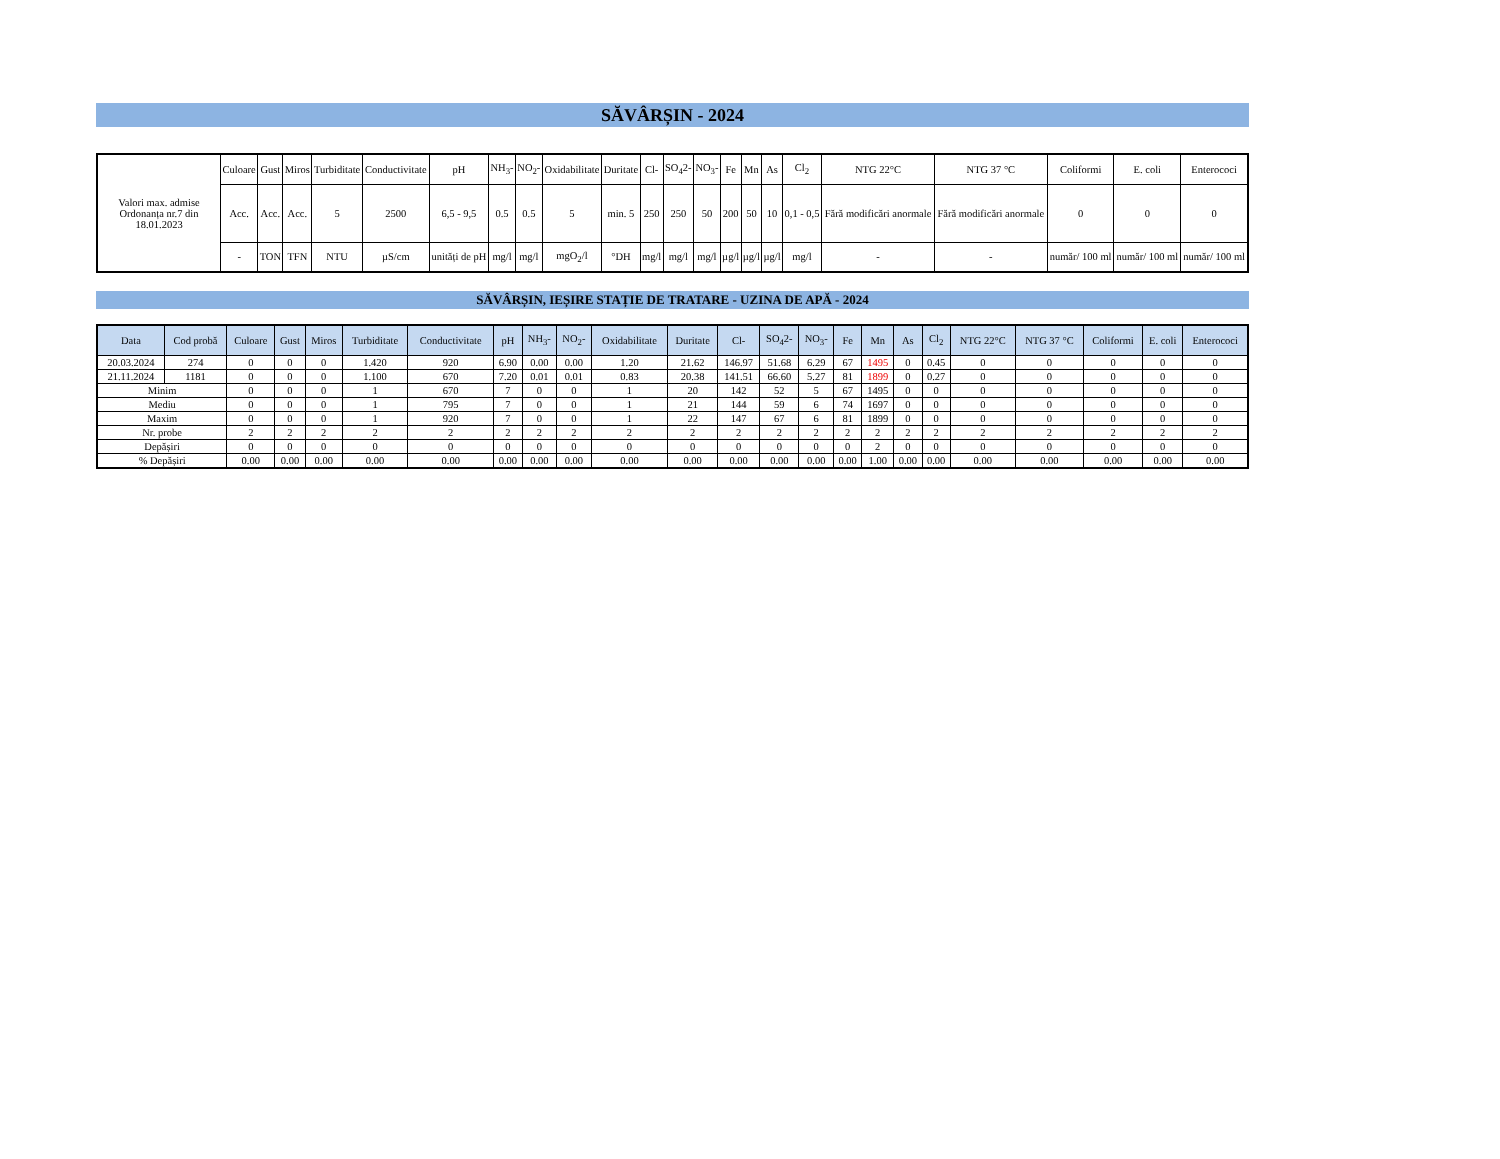SĂVÂRȘIN - 2024
| Valori max. admise Ordonanța nr.7 din 18.01.2023 | Culoare | Gust | Miros | Turbiditate | Conductivitate | pH | NH<sub>3</sub>- | NO<sub>2</sub>- | Oxidabilitate | Duritate | Cl- | SO<sub>4</sub>2- | NO<sub>3</sub>- | Fe | Mn | As | Cl<sub>2</sub> | NTG 22°C | NTG 37 °C | Coliformi | E. coli | Enterococi |
| | Acc. | Acc. | Acc. | 5 | 2500 | 6,5 - 9,5 | 0.5 | 0.5 | 5 | min. 5 | 250 | 250 | 50 | 200 | 50 | 10 | 0,1 - 0,5 | Fără modificări anormale | Fără modificări anormale | 0 | 0 | 0 |
| | - | TON | TFN | NTU | µS/cm | unități de pH | mg/l | mg/l | mgO<sub>2</sub>/l | °DH | mg/l | mg/l | mg/l | µg/l | µg/l | µg/l | mg/l | - | - | număr/ 100 ml | număr/ 100 ml | număr/ 100 ml |
SĂVÂRȘIN, IEȘIRE STAȚIE DE TRATARE - UZINA DE APĂ - 2024
| Data | Cod probă | Culoare | Gust | Miros | Turbiditate | Conductivitate | pH | NH<sub>3</sub>- | NO<sub>2</sub>- | Oxidabilitate | Duritate | Cl- | SO<sub>4</sub>2- | NO<sub>3</sub>- | Fe | Mn | As | Cl<sub>2</sub> | NTG 22°C | NTG 37 °C | Coliformi | E. coli | Enterococi |
| --- | --- | --- | --- | --- | --- | --- | --- | --- | --- | --- | --- | --- | --- | --- | --- | --- | --- | --- | --- | --- | --- | --- | --- |
| 20.03.2024 | 274 | 0 | 0 | 0 | 1.420 | 920 | 6.90 | 0.00 | 0.00 | 1.20 | 21.62 | 146.97 | 51.68 | 6.29 | 67 | 1495 | 0 | 0.45 | 0 | 0 | 0 | 0 | 0 |
| 21.11.2024 | 1181 | 0 | 0 | 0 | 1.100 | 670 | 7.20 | 0.01 | 0.01 | 0.83 | 20.38 | 141.51 | 66.60 | 5.27 | 81 | 1899 | 0 | 0.27 | 0 | 0 | 0 | 0 | 0 |
| Minim | | 0 | 0 | 0 | 1 | 670 | 7 | 0 | 0 | 1 | 20 | 142 | 52 | 5 | 67 | 1495 | 0 | 0 | 0 | 0 | 0 | 0 | 0 |
| Mediu | | 0 | 0 | 0 | 1 | 795 | 7 | 0 | 0 | 1 | 21 | 144 | 59 | 6 | 74 | 1697 | 0 | 0 | 0 | 0 | 0 | 0 | 0 |
| Maxim | | 0 | 0 | 0 | 1 | 920 | 7 | 0 | 0 | 1 | 22 | 147 | 67 | 6 | 81 | 1899 | 0 | 0 | 0 | 0 | 0 | 0 | 0 |
| Nr. probe | | 2 | 2 | 2 | 2 | 2 | 2 | 2 | 2 | 2 | 2 | 2 | 2 | 2 | 2 | 2 | 2 | 2 | 2 | 2 | 2 | 2 | 2 |
| Depășiri | | 0 | 0 | 0 | 0 | 0 | 0 | 0 | 0 | 0 | 0 | 0 | 0 | 0 | 0 | 2 | 0 | 0 | 0 | 0 | 0 | 0 | 0 |
| % Depășiri | | 0.00 | 0.00 | 0.00 | 0.00 | 0.00 | 0.00 | 0.00 | 0.00 | 0.00 | 0.00 | 0.00 | 0.00 | 0.00 | 0.00 | 1.00 | 0.00 | 0.00 | 0.00 | 0.00 | 0.00 | 0.00 | 0.00 |